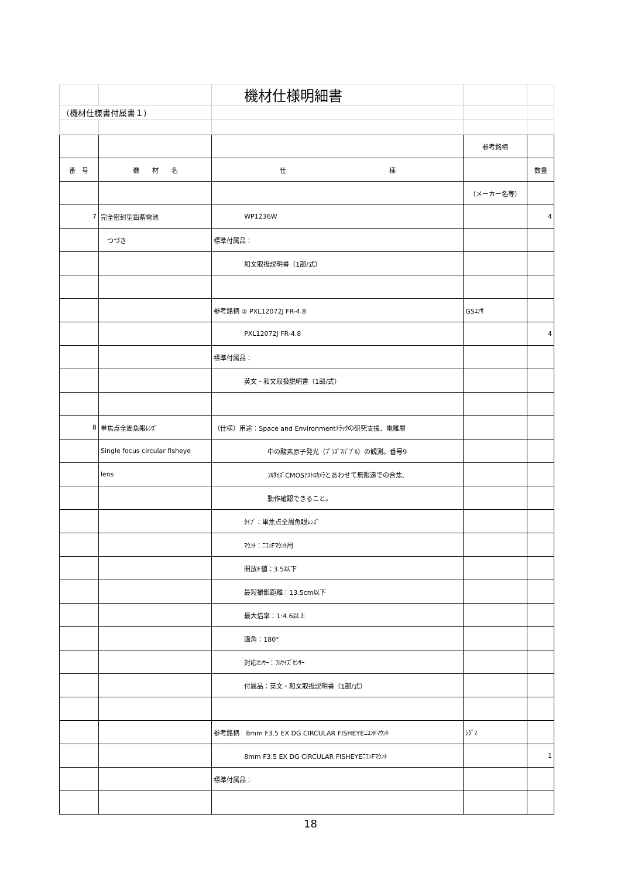| | | 機材仕様明細書 | | |
| （機材仕様書付属書１） | | | | |
| | | | 参考銘柄 | |
| 番 号 | 機 材 名 | 仕 様 | | 数量 |
| | | | （メーカー名等） | |
| 7 | 完全密封型鉛蓄電池 | WP1236W | | 4 |
| | つづき | 標準付属品： | | |
| | | 和文取扱説明書（1部/式） | | |
| | | 参考銘柄 ② PXL12072J FR-4.8 | GSﾕｱｻ | |
| | | PXL12072J FR-4.8 | | 4 |
| | | 標準付属品： | | |
| | | 英文・和文取扱説明書（1部/式） | | |
| 8 | 単焦点全周魚眼ﾚﾝｽﾞ | （仕様）用途：Space and Environmentﾄﾗｯｸの研究支援、電離層 | | |
| | Single focus circular fisheye | 中の酸素原子発光（ﾌﾟﾗｽﾞﾏﾊﾞﾌﾞﾙ）の観測。番号9 | | |
| | lens | ﾌﾙｻｲｽﾞCMOSｱｽﾄﾛｶﾒﾗとあわせて無限遠での合焦、 | | |
| | | 動作確認できること。 | | |
| | | ﾀｲﾌﾟ：単焦点全周魚眼ﾚﾝｽﾞ | | |
| | | ﾏｳﾝﾄ：ﾆｺﾝFﾏｳﾝﾄ用 | | |
| | | 開放F値：3.5以下 | | |
| | | 最短撮影距離：13.5cm以下 | | |
| | | 最大倍率：1:4.6以上 | | |
| | | 画角：180° | | |
| | | 対応ｾﾝｻｰ：ﾌﾙｻｲｽﾞｾﾝｻｰ | | |
| | | 付属品：英文・和文取扱説明書（1部/式） | | |
| | | 参考銘柄 8mm F3.5 EX DG CIRCULAR FISHEYEﾆｺﾝFﾏｳﾝﾄ | ｼｸﾞﾏ | |
| | | 8mm F3.5 EX DG CIRCULAR FISHEYEﾆｺﾝFﾏｳﾝﾄ | | 1 |
| | | 標準付属品： | | |
18